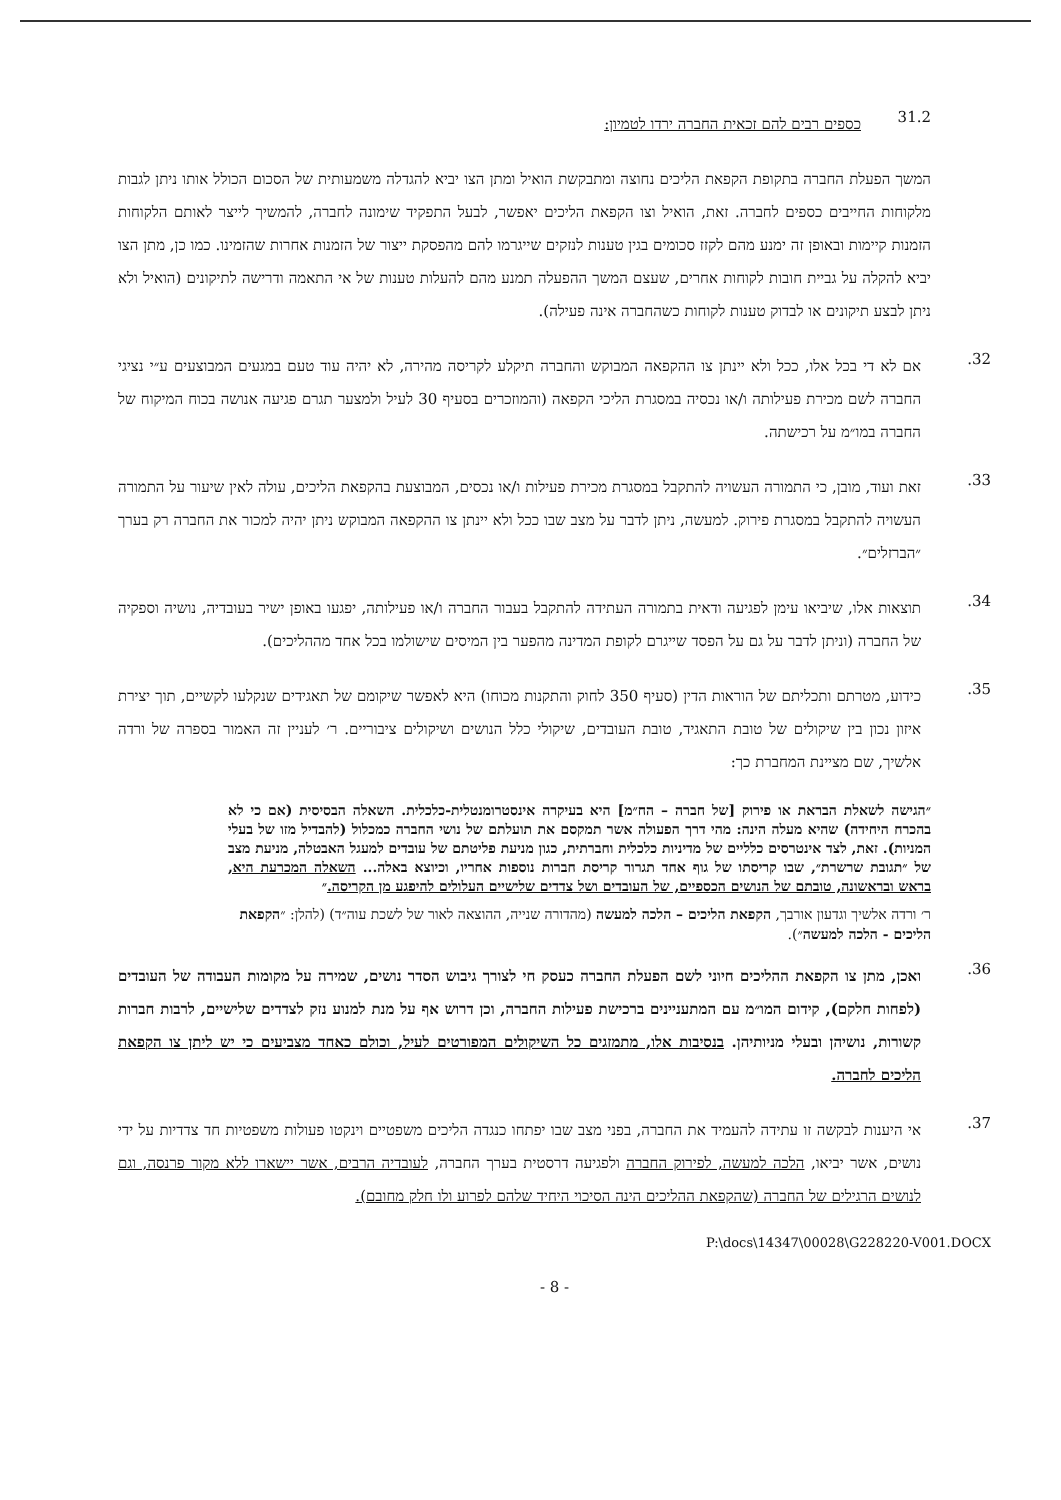31.2
כספים רבים להם זכאית החברה ירדו לטמיון:
המשך הפעלת החברה בתקופת הקפאת הליכים נחוצה ומתבקשת הואיל ומתן הצו יביא להגדלה משמעותית של הסכום הכולל אותו ניתן לגבות מלקוחות החייבים כספים לחברה. זאת, הואיל וצו הקפאת הליכים יאפשר, לבעל התפקיד שימונה לחברה, להמשיך לייצר לאותם הלקוחות הזמנות קיימות ובאופן זה ימנע מהם לקזז סכומים בגין טענות לנזקים שייגרמו להם מהפסקת ייצור של הזמנות אחרות שהזמינו. כמו כן, מתן הצו יביא להקלה על גביית חובות לקוחות אחרים, שעצם המשך ההפעלה תמנע מהם להעלות טענות של אי התאמה ודרישה לתיקונים (הואיל ולא ניתן לבצע תיקונים או לבדוק טענות לקוחות כשהחברה אינה פעילה).
.32
אם לא די בכל אלו, ככל ולא יינתן צו ההקפאה המבוקש והחברה תיקלע לקריסה מהירה, לא יהיה עוד טעם במגעים המבוצעים ע״י נציגי החברה לשם מכירת פעילותה ו/או נכסיה במסגרת הליכי הקפאה (והמוזכרים בסעיף 30 לעיל ולמצער תגרם פגיעה אנושה בכוח המיקוח של החברה במו״מ על רכישתה.
.33
זאת ועוד, מובן, כי התמורה העשויה להתקבל במסגרת מכירת פעילות ו/או נכסים, המבוצעת בהקפאת הליכים, עולה לאין שיעור על התמורה העשויה להתקבל במסגרת פירוק. למעשה, ניתן לדבר על מצב שבו ככל ולא יינתן צו ההקפאה המבוקש ניתן יהיה למכור את החברה רק בערך ״הברזלים״.
.34
תוצאות אלו, שיביאו עימן לפגיעה ודאית בתמורה העתידה להתקבל בעבור החברה ו/או פעילותה, יפגעו באופן ישיר בעובדיה, נושיה וספקיה של החברה (וניתן לדבר על גם על הפסד שייגרם לקופת המדינה מהפער בין המיסים שישולמו בכל אחד מההליכים).
.35
כידוע, מטרתם ותכליתם של הוראות הדין (סעיף 350 לחוק והתקנות מכוחו) היא לאפשר שיקומם של תאגידים שנקלעו לקשיים, תוך יצירת איזון נכון בין שיקולים של טובת התאגיד, טובת העובדים, שיקולי כלל הנושים ושיקולים ציבוריים. ר׳ לעניין זה האמור בספרה של ורדה אלשיך, שם מציינת המחברת כך:
״הגישה לשאלת הבראת או פירוק [של חברה – הח״מ] היא בעיקרה אינסטרומנטלית-כלכלית. השאלה הבסיסית (אם כי לא בהכרח היחידה) שהיא מעלה הינה: מהי דרך הפעולה אשר תמקסם את תועלתם של נושי החברה כמכלול (להבדיל מזו של בעלי המניות). זאת, לצד אינטרסים כלליים של מדיניות כלכלית וחברתית, כגון מניעת פליטתם של עובדים למעגל האבטלה, מניעת מצב של ״תגובת שרשרת״, שבו קריסתו של גוף אחד תגרור קריסת חברות נוספות אחריו, וכיוצא באלה... השאלה המכרעת היא, בראש ובראשונה, טובתם של הנושים הכספיים, של העובדים ושל צדדים שלישיים העלולים להיפגע מן הקריסה.״
ר׳ ורדה אלשיך וגדעון אורבך, הקפאת הליכים – הלכה למעשה (מהדורה שנייה, ההוצאה לאור של לשכת עוה״ד) (להלן: ״הקפאת הליכים - הלכה למעשה״).
.36
ואכן, מתן צו הקפאת ההליכים חיוני לשם הפעלת החברה כעסק חי לצורך גיבוש הסדר נושים, שמירה על מקומות העבודה של העובדים (לפחות חלקם), קידום המו״מ עם המתעניינים ברכישת פעילות החברה, וכן דרוש אף על מנת למנוע נזק לצדדים שלישיים, לרבות חברות קשורות, נושיהן ובעלי מניותיהן. בנסיבות אלו, מתמזגים כל השיקולים המפורטים לעיל, וכולם כאחד מצביעים כי יש ליתן צו הקפאת הליכים לחברה.
.37
אי היענות לבקשה זו עתידה להעמיד את החברה, בפני מצב שבו יפתחו כנגדה הליכים משפטיים וינקטו פעולות משפטיות חד צדדיות על ידי נושים, אשר יביאו, הלכה למעשה, לפירוק החברה ולפגיעה דרסטית בערך החברה, לעובדיה הרבים, אשר יישארו ללא מקור פרנסה, וגם לנושים הרגילים של החברה (שהקפאת ההליכים הינה הסיכוי היחיד שלהם לפרוע ולו חלק מחובם).
P:\docs\14347\00028\G228220-V001.DOCX
- 8 -